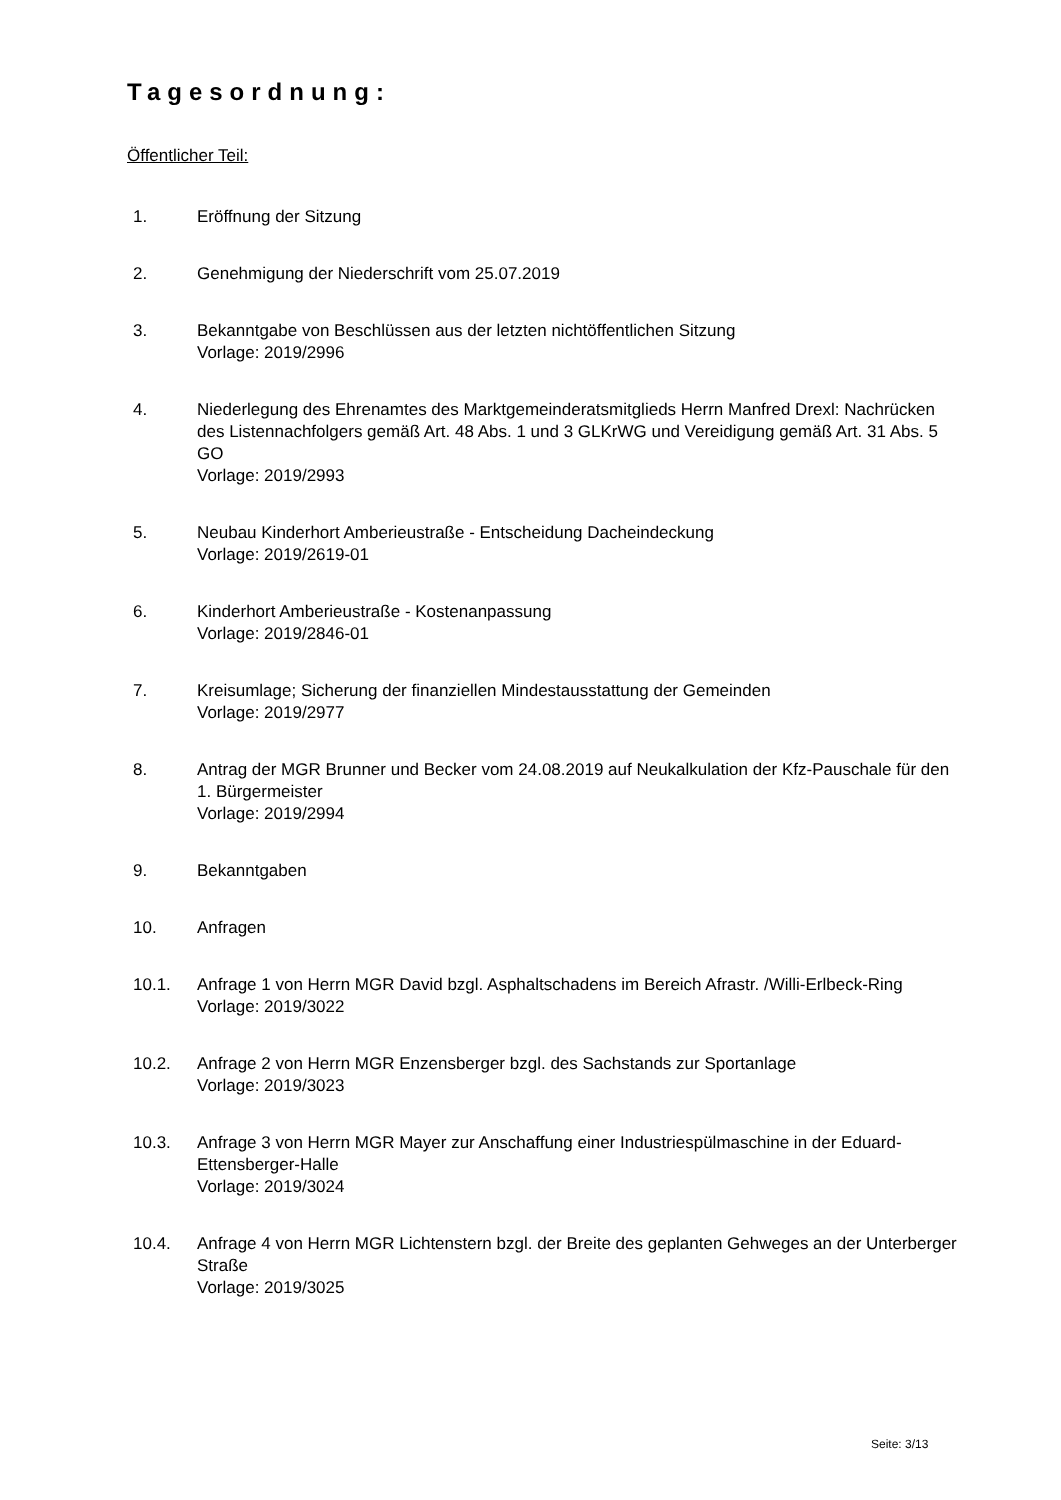Tagesordnung:
Öffentlicher Teil:
1. Eröffnung der Sitzung
2. Genehmigung der Niederschrift vom 25.07.2019
3. Bekanntgabe von Beschlüssen aus der letzten nichtöffentlichen Sitzung
Vorlage: 2019/2996
4. Niederlegung des Ehrenamtes des Marktgemeinderatsmitglieds Herrn Manfred Drexl: Nachrücken des Listennachfolgers gemäß Art. 48 Abs. 1 und 3 GLKrWG und Vereidigung gemäß Art. 31 Abs. 5 GO
Vorlage: 2019/2993
5. Neubau Kinderhort Amberieustraße - Entscheidung Dacheindeckung
Vorlage: 2019/2619-01
6. Kinderhort Amberieustraße - Kostenanpassung
Vorlage: 2019/2846-01
7. Kreisumlage; Sicherung der finanziellen Mindestausstattung der Gemeinden
Vorlage: 2019/2977
8. Antrag der MGR Brunner und Becker vom 24.08.2019 auf Neukalkulation der Kfz-Pauschale für den 1. Bürgermeister
Vorlage: 2019/2994
9. Bekanntgaben
10. Anfragen
10.1. Anfrage 1 von Herrn MGR David bzgl. Asphaltschadens im Bereich Afrastr. /Willi-Erlbeck-Ring
Vorlage: 2019/3022
10.2. Anfrage 2 von Herrn MGR Enzensberger bzgl. des Sachstands zur Sportanlage
Vorlage: 2019/3023
10.3. Anfrage 3 von Herrn MGR Mayer zur Anschaffung einer Industriespülmaschine in der Eduard-Ettensberger-Halle
Vorlage: 2019/3024
10.4. Anfrage 4 von Herrn MGR Lichtenstern bzgl. der Breite des geplanten Gehweges an der Unterberger Straße
Vorlage: 2019/3025
Seite: 3/13